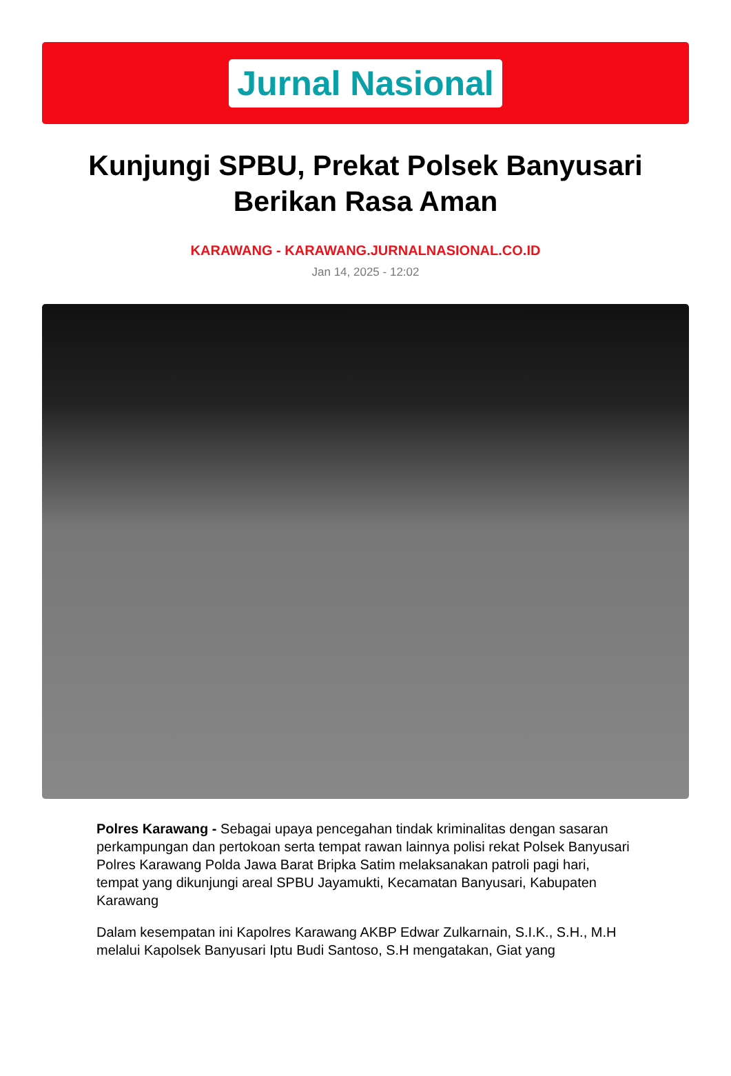Jurnal Nasional
Kunjungi SPBU, Prekat Polsek Banyusari Berikan Rasa Aman
KARAWANG - KARAWANG.JURNALNASIONAL.CO.ID
Jan 14, 2025 - 12:02
Polres Karawang - Sebagai upaya pencegahan tindak kriminalitas dengan sasaran perkampungan dan pertokoan serta tempat rawan lainnya polisi rekat Polsek Banyusari Polres Karawang Polda Jawa Barat Bripka Satim melaksanakan patroli pagi hari, tempat yang dikunjungi areal SPBU Jayamukti, Kecamatan Banyusari, Kabupaten Karawang
Dalam kesempatan ini Kapolres Karawang AKBP Edwar Zulkarnain, S.I.K., S.H., M.H melalui Kapolsek Banyusari Iptu Budi Santoso, S.H mengatakan, Giat yang